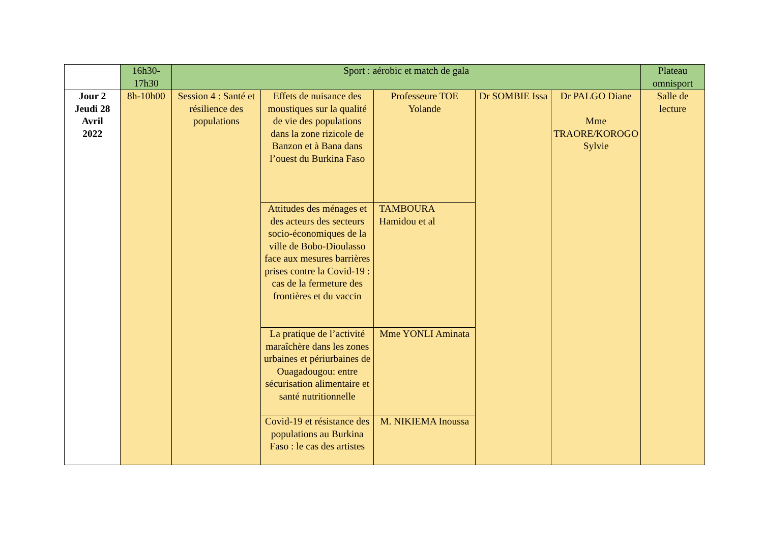| | 16h30- 17h30 | Sport : aérobic et match de gala | | | | | Plateau omnisport |
| Jour 2 Jeudi 28 Avril 2022 | 8h-10h00 | Session 4 : Santé et résilience des populations | Effets de nuisance des moustiques sur la qualité de vie des populations dans la zone rizicole de Banzon et à Bana dans l’ouest du Burkina Faso | Professeure TOE Yolande | Dr SOMBIE Issa | Dr PALGO Diane Mme TRAORE/KOROGO Sylvie | Salle de lecture |
| | | | Attitudes des ménages et des acteurs des secteurs socio-économiques de la ville de Bobo-Dioulasso face aux mesures barrières prises contre la Covid-19 : cas de la fermeture des frontières et du vaccin | TAMBOURA Hamidou et al | | | |
| | | | La pratique de l’activité maraîchère dans les zones urbaines et périurbaines de Ouagadougou: entre sécurisation alimentaire et santé nutritionnelle | Mme YONLI Aminata | | | |
| | | | Covid-19 et résistance des populations au Burkina Faso : le cas des artistes | M. NIKIEMA Inoussa | | | |